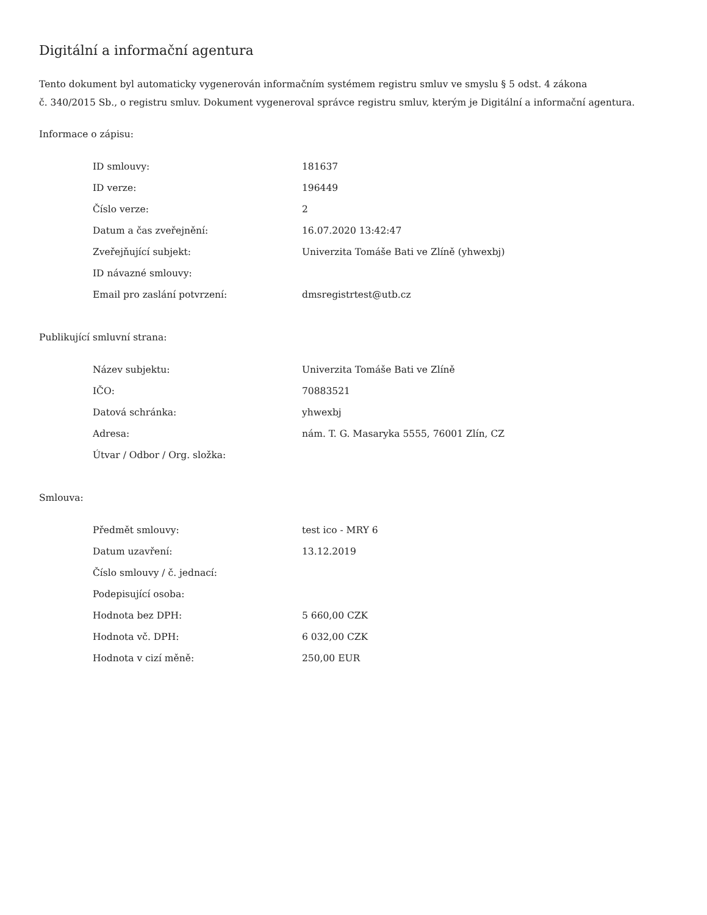Digitální a informační agentura
Tento dokument byl automaticky vygenerován informačním systémem registru smluv ve smyslu § 5 odst. 4 zákona
č. 340/2015 Sb., o registru smluv. Dokument vygeneroval správce registru smluv, kterým je Digitální a informační agentura.
Informace o zápisu:
| ID smlouvy: | 181637 |
| ID verze: | 196449 |
| Číslo verze: | 2 |
| Datum a čas zveřejnění: | 16.07.2020 13:42:47 |
| Zveřejňující subjekt: | Univerzita Tomáše Bati ve Zlíně (yhwexbj) |
| ID návazné smlouvy: | |
| Email pro zaslání potvrzení: | dmsregistrtest@utb.cz |
Publikující smluvní strana:
| Název subjektu: | Univerzita Tomáše Bati ve Zlíně |
| IČO: | 70883521 |
| Datová schránka: | yhwexbj |
| Adresa: | nám. T. G. Masaryka 5555, 76001 Zlín, CZ |
| Útvar / Odbor / Org. složka: | |
Smlouva:
| Předmět smlouvy: | test ico - MRY 6 |
| Datum uzavření: | 13.12.2019 |
| Číslo smlouvy / č. jednací: | |
| Podepisující osoba: | |
| Hodnota bez DPH: | 5 660,00 CZK |
| Hodnota vč. DPH: | 6 032,00 CZK |
| Hodnota v cizí měně: | 250,00 EUR |